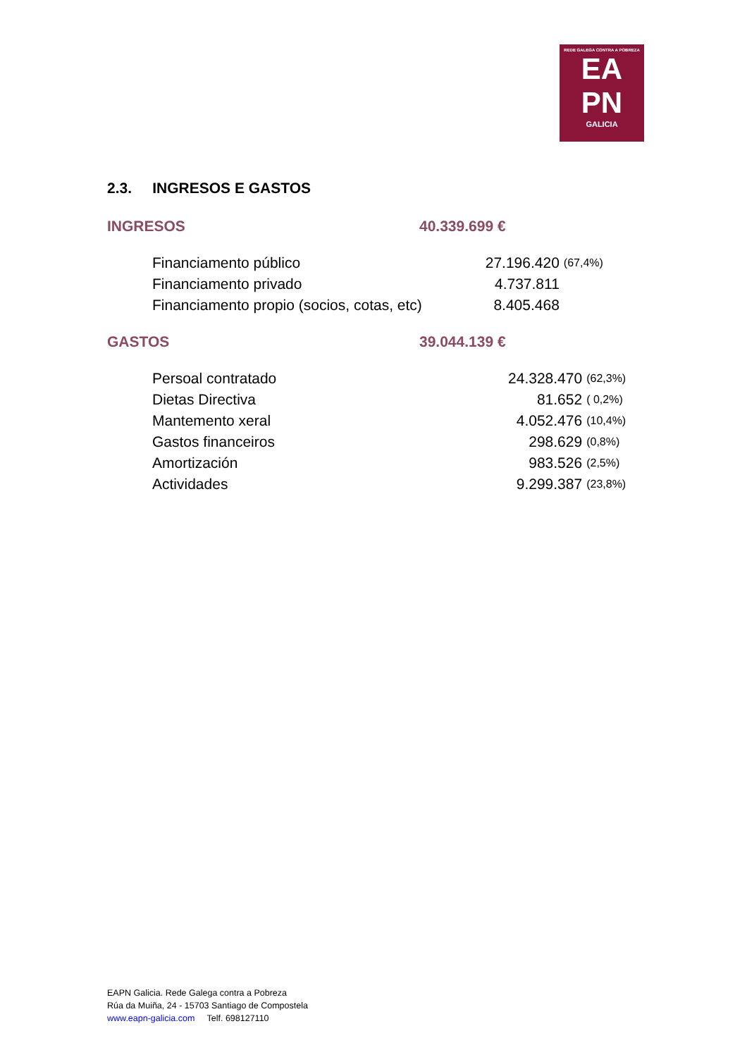REDE GALEGA CONTRA A POBREZA
EA
PN
GALICIA
2.3. INGRESOS E GASTOS
INGRESOS 40.339.699 €
| Financiamento público | 27.196.420 | (67,4%) |
| Financiamento privado | 4.737.811 | |
| Financiamento propio (socios, cotas, etc) | 8.405.468 | |
GASTOS 39.044.139 €
| Persoal contratado | 24.328.470 | (62,3%) |
| Dietas Directiva | 81.652 | ( 0,2%) |
| Mantemento xeral | 4.052.476 | (10,4%) |
| Gastos financeiros | 298.629 | (0,8%) |
| Amortización | 983.526 | (2,5%) |
| Actividades | 9.299.387 | (23,8%) |
EAPN Galicia. Rede Galega contra a Pobreza
Rúa da Muiña, 24 - 15703 Santiago de Compostela
www.eapn-galicia.com Telf. 698127110